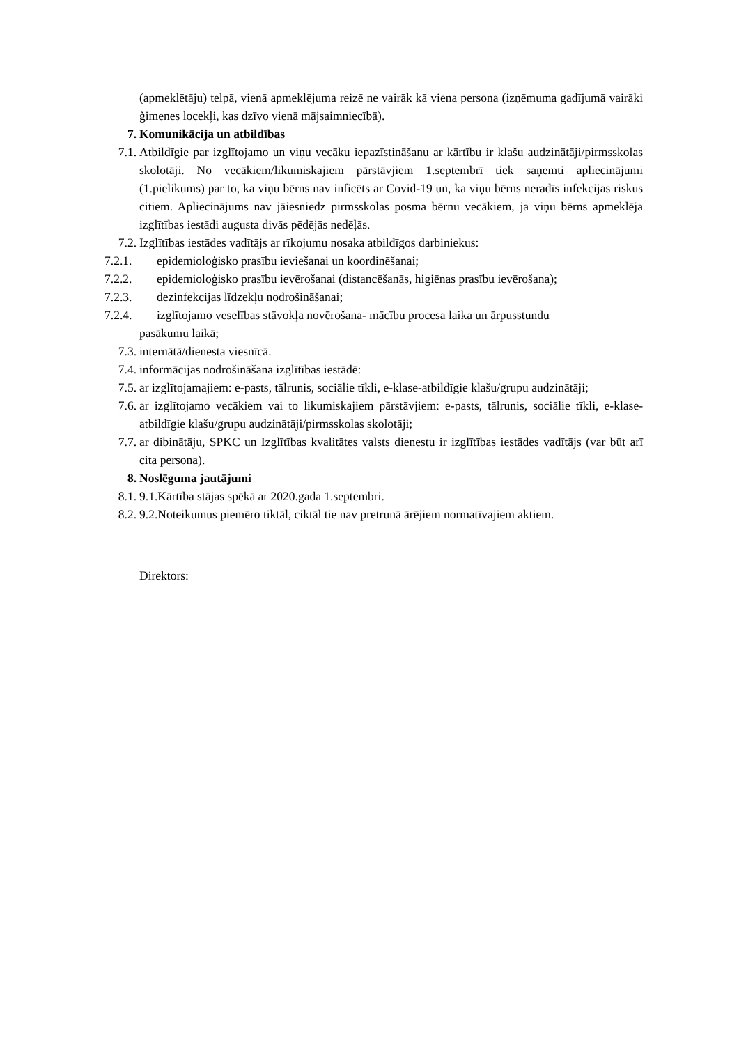(apmeklētāju) telpā, vienā apmeklējuma reizē ne vairāk kā viena persona (izņēmuma gadījumā vairāki ģimenes locekļi, kas dzīvo vienā mājsaimniecībā).
7. Komunikācija un atbildības
7.1. Atbildīgie par izglītojamo un viņu vecāku iepazīstināšanu ar kārtību ir klašu audzinātāji/pirmsskolas skolotāji. No vecākiem/likumiskajiem pārstāvjiem 1.septembrī tiek saņemti apliecinājumi (1.pielikums) par to, ka viņu bērns nav inficēts ar Covid-19 un, ka viņu bērns neradīs infekcijas riskus citiem. Apliecinājums nav jāiesniedz pirmsskolas posma bērnu vecākiem, ja viņu bērns apmeklēja izglītības iestādi augusta divās pēdējās nedēļās.
7.2. Izglītības iestādes vadītājs ar rīkojumu nosaka atbildīgos darbiniekus:
7.2.1.
epidemioloģisko prasību ieviešanai un koordinēšanai;
7.2.2.
epidemioloģisko prasību ievērošanai (distancēšanās, higiēnas prasību ievērošana);
7.2.3.
dezinfekcijas līdzekļu nodrošināšanai;
7.2.4.
izglītojamo veselības stāvokļa novērošana- mācību procesa laika un ārpusstundu
pasākumu laikā;
7.3. internātā/dienesta viesnīcā.
7.4. informācijas nodrošināšana izglītības iestādē:
7.5. ar izglītojamajiem: e-pasts, tālrunis, sociālie tīkli, e-klase-atbildīgie klašu/grupu audzinātāji;
7.6. ar izglītojamo vecākiem vai to likumiskajiem pārstāvjiem: e-pasts, tālrunis, sociālie tīkli, e-klase- atbildīgie klašu/grupu audzinātāji/pirmsskolas skolotāji;
7.7. ar dibinātāju, SPKC un Izglītības kvalitātes valsts dienestu ir izglītības iestādes vadītājs (var būt arī cita persona).
8. Noslēguma jautājumi
8.1. 9.1.Kārtība stājas spēkā ar 2020.gada 1.septembri.
8.2. 9.2.Noteikumus piemēro tiktāl, ciktāl tie nav pretrunā ārējiem normatīvajiem aktiem.
Direktors: